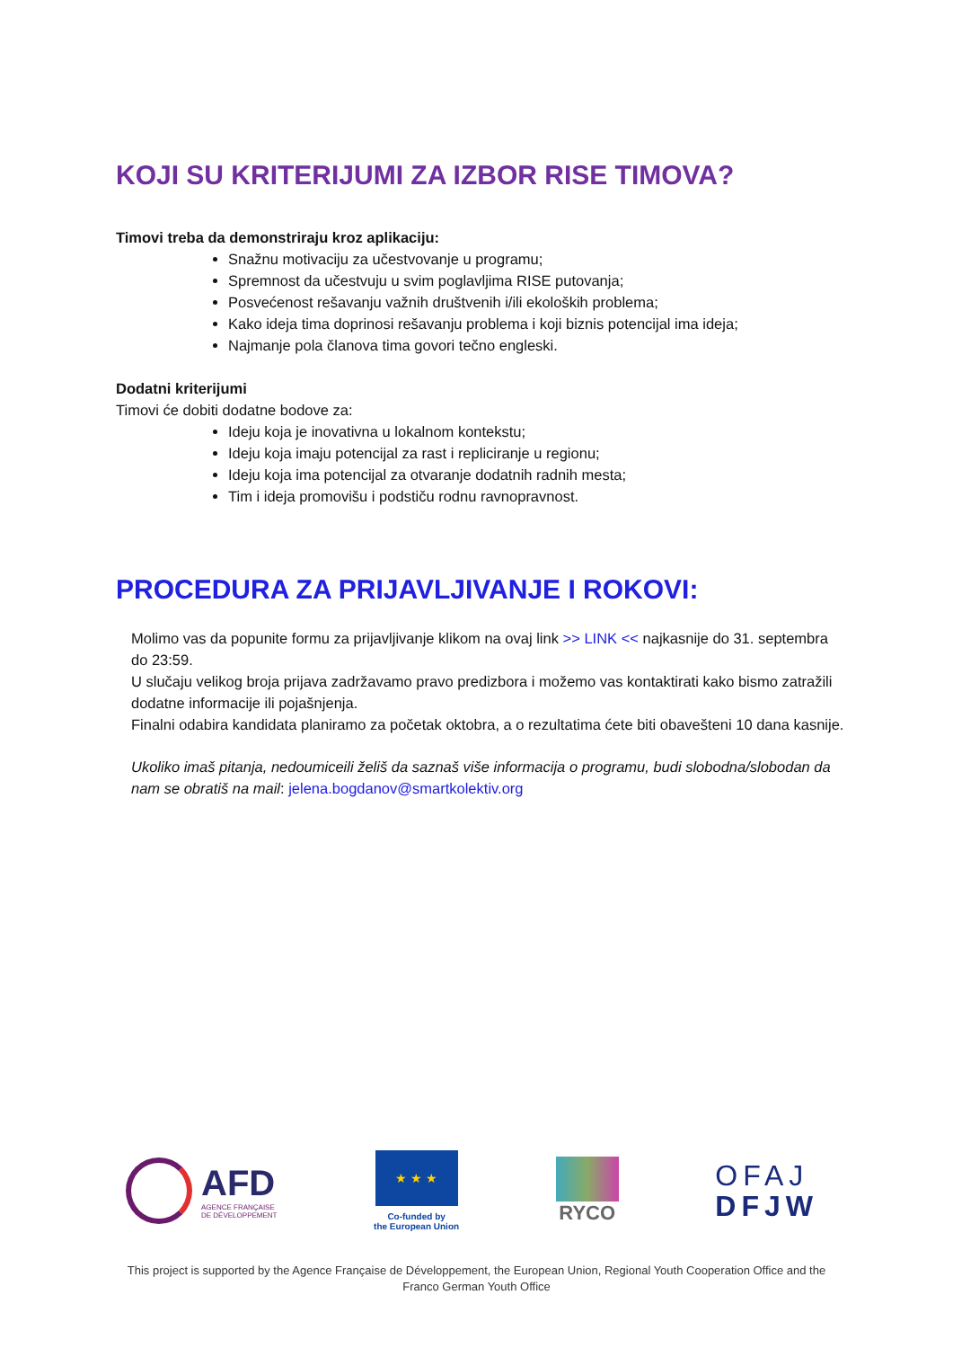KOJI SU KRITERIJUMI ZA IZBOR RISE TIMOVA?
Timovi treba da demonstriraju kroz aplikaciju:
Snažnu motivaciju za učestvovanje u programu;
Spremnost da učestvuju u svim poglavljima RISE putovanja;
Posvećenost rešavanju važnih društvenih i/ili ekoloških problema;
Kako ideja tima doprinosi rešavanju problema i koji biznis potencijal ima ideja;
Najmanje pola članova tima govori tečno engleski.
Dodatni kriterijumi
Timovi će dobiti dodatne bodove za:
Ideju koja je inovativna u lokalnom kontekstu;
Ideju koja imaju potencijal za rast i repliciranje u regionu;
Ideju koja ima potencijal za otvaranje dodatnih radnih mesta;
Tim i ideja promovišu i podstiču rodnu ravnopravnost.
PROCEDURA ZA PRIJAVLJIVANJE I ROKOVI:
Molimo vas da popunite formu za prijavljivanje klikom na ovaj link >> LINK << najkasnije do 31. septembra do 23:59.
U slučaju velikog broja prijava zadržavamo pravo predizbora i možemo vas kontaktirati kako bismo zatražili dodatne informacije ili pojašnjenja.
Finalni odabira kandidata planiramo za početak oktobra, a o rezultatima ćete biti obavešteni 10 dana kasnije.
Ukoliko imaš pitanja, nedoumiceili želiš da saznaš više informacija o programu, budi slobodna/slobodan da nam se obratiš na mail: jelena.bogdanov@smartkolektiv.org
AFD
AGENCE FRANÇAISE
DE DÉVELOPPEMENT
★ ★ ★
Co-funded by
the European Union
RYCO
OFAJ
DFJW
This project is supported by the Agence Française de Développement, the European Union, Regional Youth Cooperation Office and the Franco German Youth Office